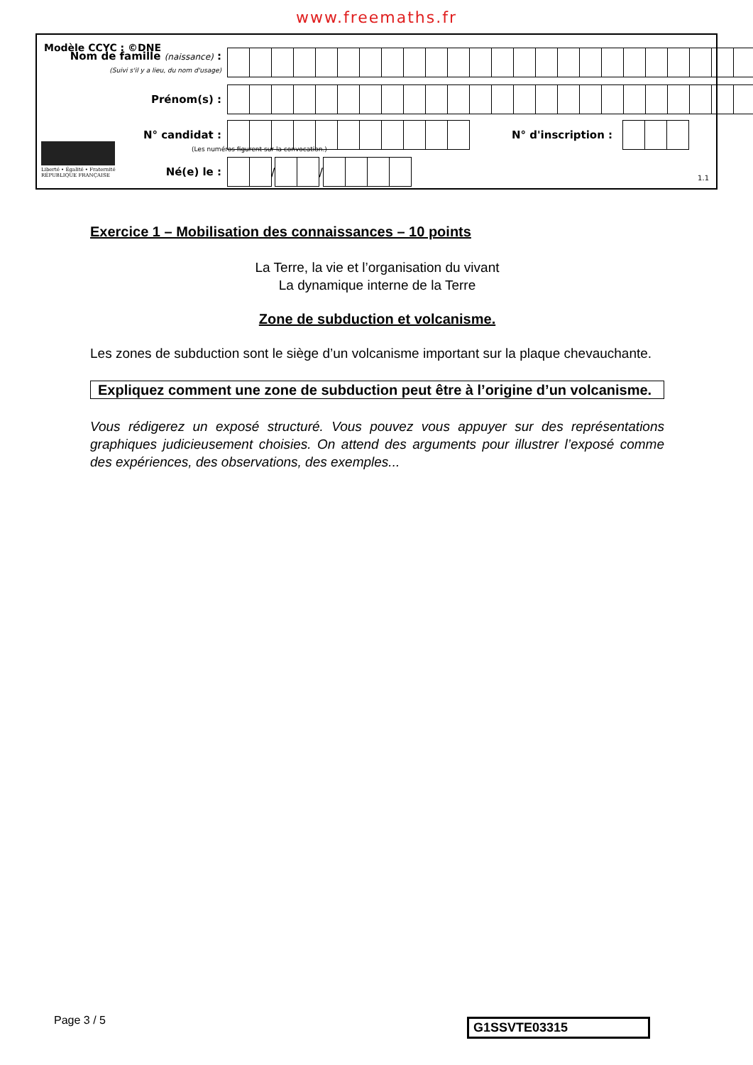www.freemaths.fr
Modèle CCYC : ©DNE
Nom de famille (naissance) :
(Suivi s'il y a lieu, du nom d'usage)
Prénom(s) :
N° candidat : N° d'inscription :
(Les numéros figurent sur la convocation.)
Liberté • Égalité • Fraternité
RÉPUBLIQUE FRANÇAISE
Né(e) le :
/
/
1.1
Exercice 1 – Mobilisation des connaissances – 10 points
La Terre, la vie et l’organisation du vivant
La dynamique interne de la Terre
Zone de subduction et volcanisme.
Les zones de subduction sont le siège d’un volcanisme important sur la plaque chevauchante.
Expliquez comment une zone de subduction peut être à l’origine d’un volcanisme.
Vous rédigerez un exposé structuré. Vous pouvez vous appuyer sur des représentations graphiques judicieusement choisies. On attend des arguments pour illustrer l’exposé comme des expériences, des observations, des exemples...
Page 3 / 5 G1SSVTE03315